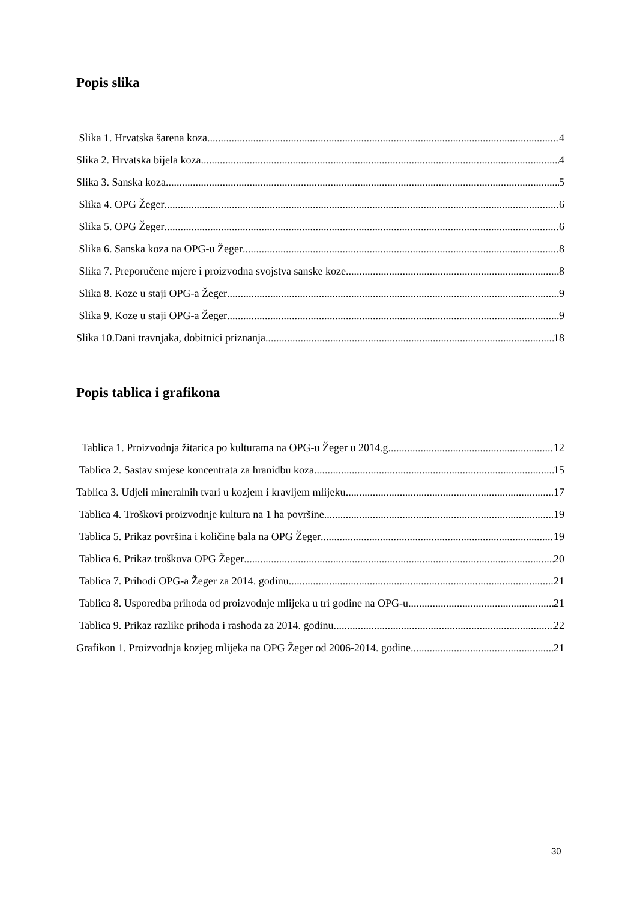Popis slika
Slika 1. Hrvatska šarena koza 4
Slika 2. Hrvatska bijela koza 4
Slika 3. Sanska koza 5
Slika 4. OPG Žeger 6
Slika 5. OPG Žeger 6
Slika 6. Sanska koza na OPG-u Žeger 8
Slika 7. Preporučene mjere i proizvodna svojstva sanske koze 8
Slika 8. Koze u staji OPG-a Žeger 9
Slika 9. Koze u staji OPG-a Žeger 9
Slika 10.Dani travnjaka, dobitnici priznanja 18
Popis tablica i grafikona
Tablica 1. Proizvodnja žitarica po kulturama na OPG-u Žeger u 2014.g. 12
Tablica 2. Sastav smjese koncentrata za hranidbu koza 15
Tablica 3. Udjeli mineralnih tvari u kozjem i kravljem mlijeku 17
Tablica 4. Troškovi proizvodnje kultura na 1 ha površine 19
Tablica 5. Prikaz površina i količine bala na OPG Žeger 19
Tablica 6. Prikaz troškova OPG Žeger 20
Tablica 7. Prihodi OPG-a Žeger za 2014. godinu 21
Tablica 8. Usporedba prihoda od proizvodnje mlijeka u tri godine na OPG-u 21
Tablica 9. Prikaz razlike prihoda i rashoda za 2014. godinu 22
Grafikon 1. Proizvodnja kozjeg mlijeka na OPG Žeger od 2006-2014. godine 21
30